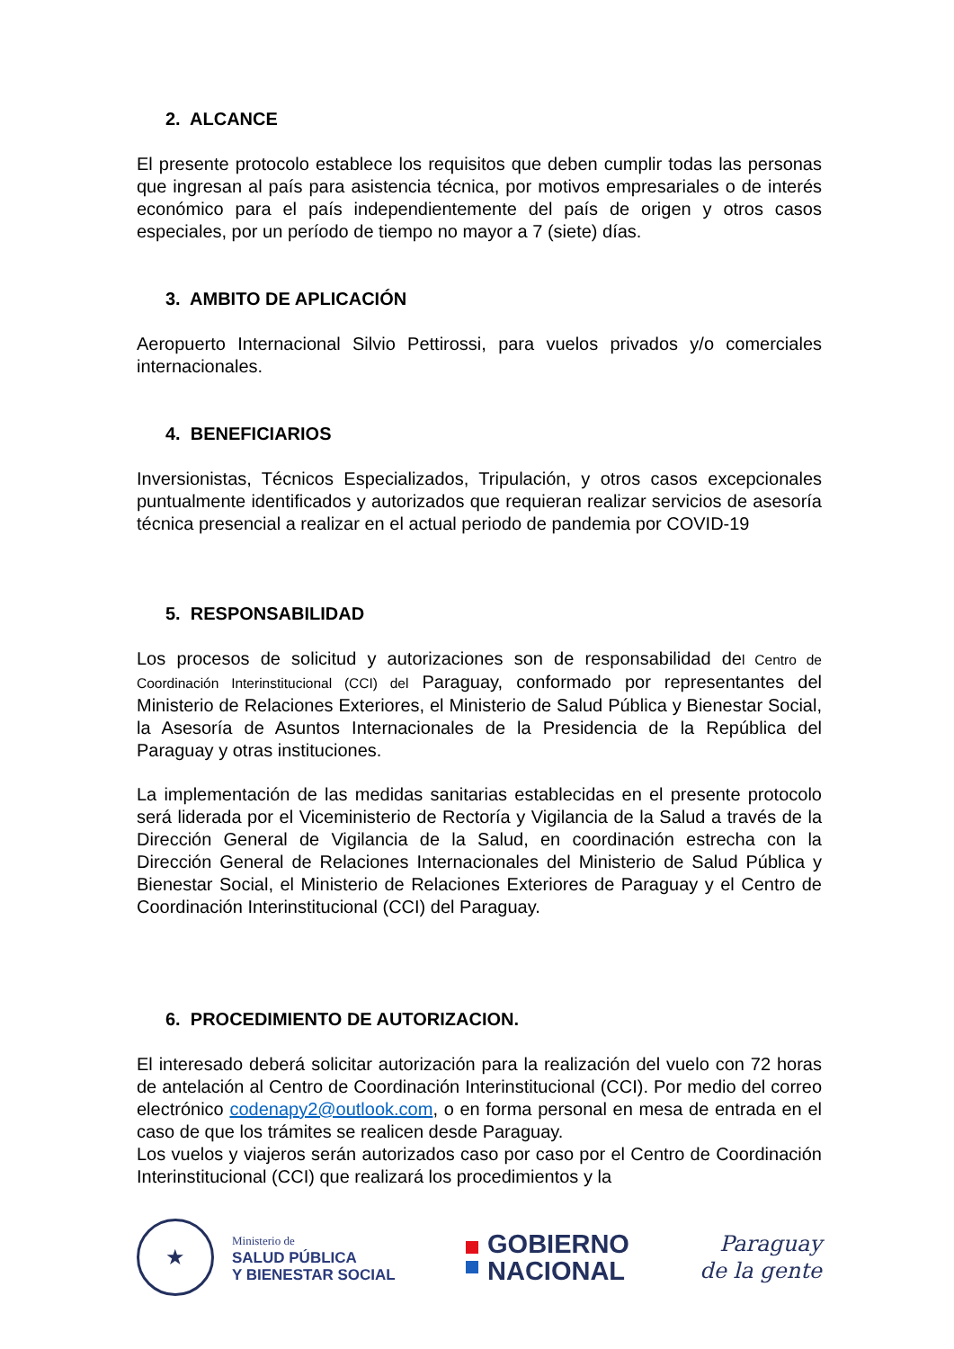2. ALCANCE
El presente protocolo establece los requisitos que deben cumplir todas las personas que ingresan al país para asistencia técnica, por motivos empresariales o de interés económico para el país independientemente del país de origen y otros casos especiales, por un período de tiempo no mayor a 7 (siete) días.
3. AMBITO DE APLICACIÓN
Aeropuerto Internacional Silvio Pettirossi, para vuelos privados y/o comerciales internacionales.
4. BENEFICIARIOS
Inversionistas, Técnicos Especializados, Tripulación, y otros casos excepcionales puntualmente identificados y autorizados que requieran realizar servicios de asesoría técnica presencial a realizar en el actual periodo de pandemia por COVID-19
5. RESPONSABILIDAD
Los procesos de solicitud y autorizaciones son de responsabilidad del Centro de Coordinación Interinstitucional (CCI) del Paraguay, conformado por representantes del Ministerio de Relaciones Exteriores, el Ministerio de Salud Pública y Bienestar Social, la Asesoría de Asuntos Internacionales de la Presidencia de la República del Paraguay y otras instituciones.
La implementación de las medidas sanitarias establecidas en el presente protocolo será liderada por el Viceministerio de Rectoría y Vigilancia de la Salud a través de la Dirección General de Vigilancia de la Salud, en coordinación estrecha con la Dirección General de Relaciones Internacionales del Ministerio de Salud Pública y Bienestar Social, el Ministerio de Relaciones Exteriores de Paraguay y el Centro de Coordinación Interinstitucional (CCI) del Paraguay.
6. PROCEDIMIENTO DE AUTORIZACION.
El interesado deberá solicitar autorización para la realización del vuelo con 72 horas de antelación al Centro de Coordinación Interinstitucional (CCI). Por medio del correo electrónico codenapy2@outlook.com, o en forma personal en mesa de entrada en el caso de que los trámites se realicen desde Paraguay.
Los vuelos y viajeros serán autorizados caso por caso por el Centro de Coordinación Interinstitucional (CCI) que realizará los procedimientos y la
★
Ministerio de
SALUD PÚBLICA
Y BIENESTAR SOCIAL
GOBIERNO
NACIONAL
Paraguay
de la gente